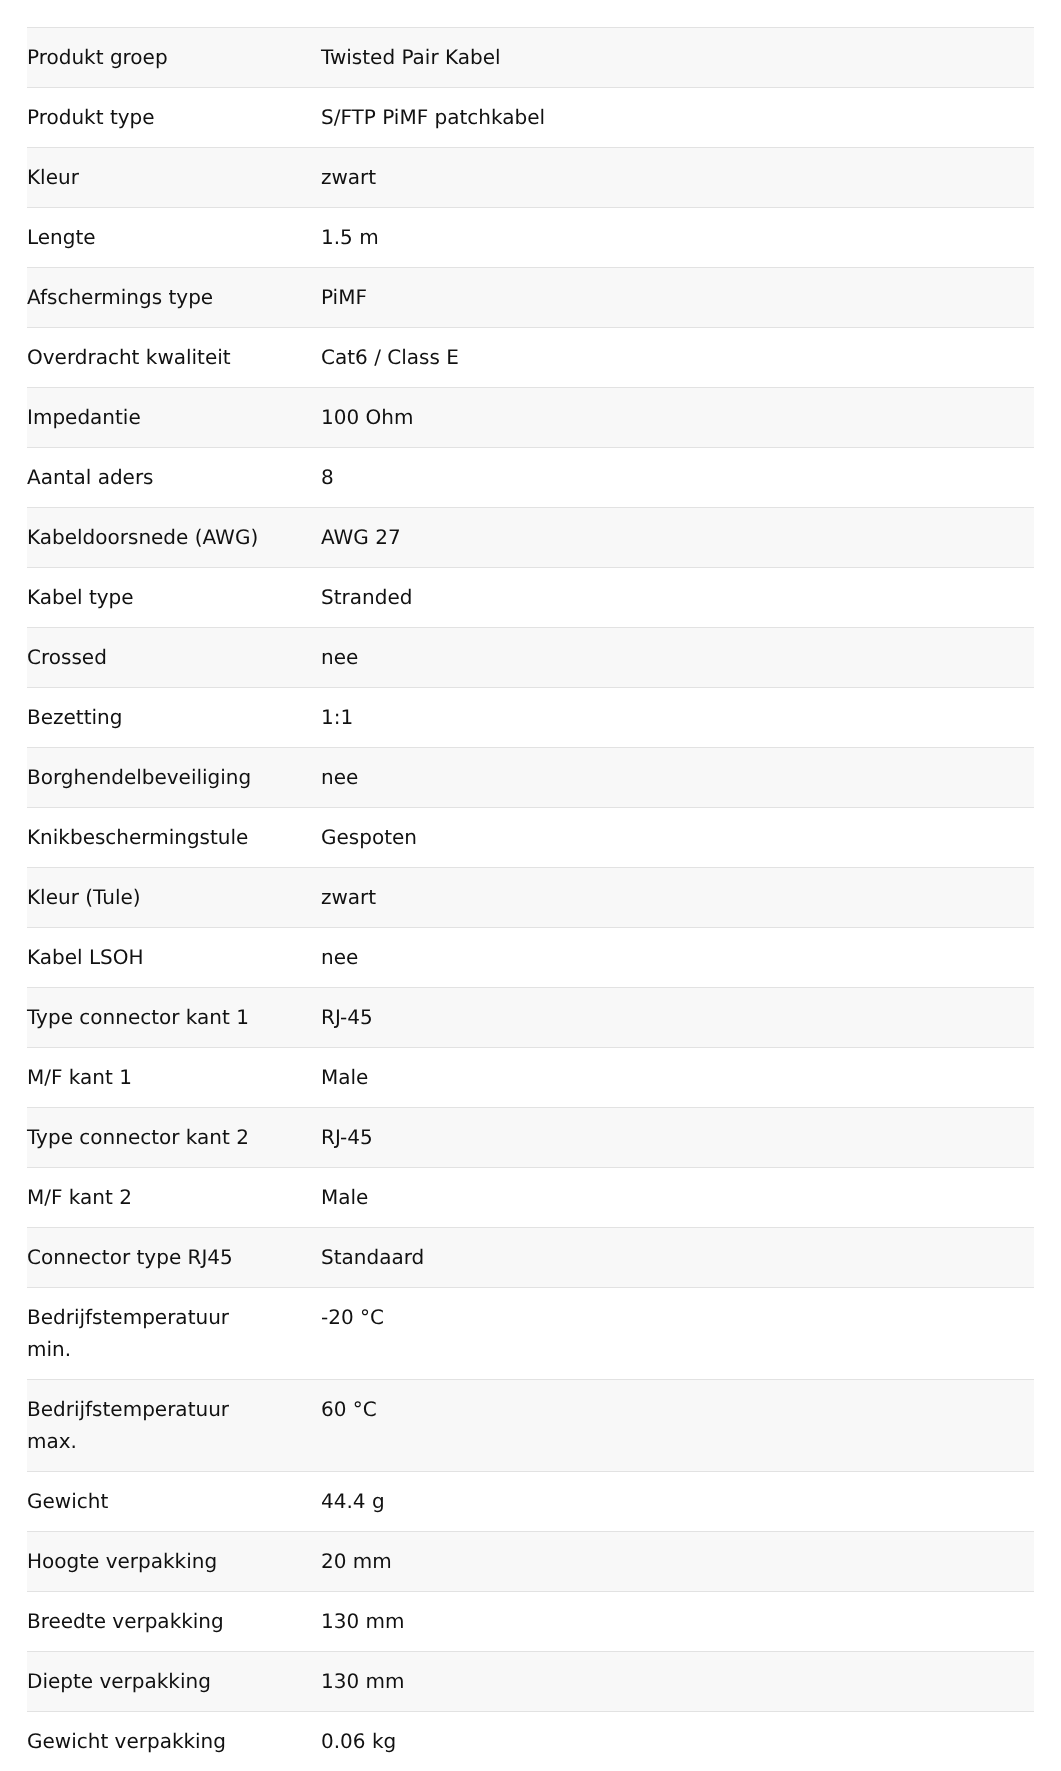| Produkt groep | Twisted Pair Kabel |
| Produkt type | S/FTP PiMF patchkabel |
| Kleur | zwart |
| Lengte | 1.5 m |
| Afschermings type | PiMF |
| Overdracht kwaliteit | Cat6 / Class E |
| Impedantie | 100 Ohm |
| Aantal aders | 8 |
| Kabeldoorsnede (AWG) | AWG 27 |
| Kabel type | Stranded |
| Crossed | nee |
| Bezetting | 1:1 |
| Borghendelbeveiliging | nee |
| Knikbeschermingstule | Gespoten |
| Kleur (Tule) | zwart |
| Kabel LSOH | nee |
| Type connector kant 1 | RJ-45 |
| M/F kant 1 | Male |
| Type connector kant 2 | RJ-45 |
| M/F kant 2 | Male |
| Connector type RJ45 | Standaard |
| Bedrijfstemperatuur min. | -20 °C |
| Bedrijfstemperatuur max. | 60 °C |
| Gewicht | 44.4 g |
| Hoogte verpakking | 20 mm |
| Breedte verpakking | 130 mm |
| Diepte verpakking | 130 mm |
| Gewicht verpakking | 0.06 kg |